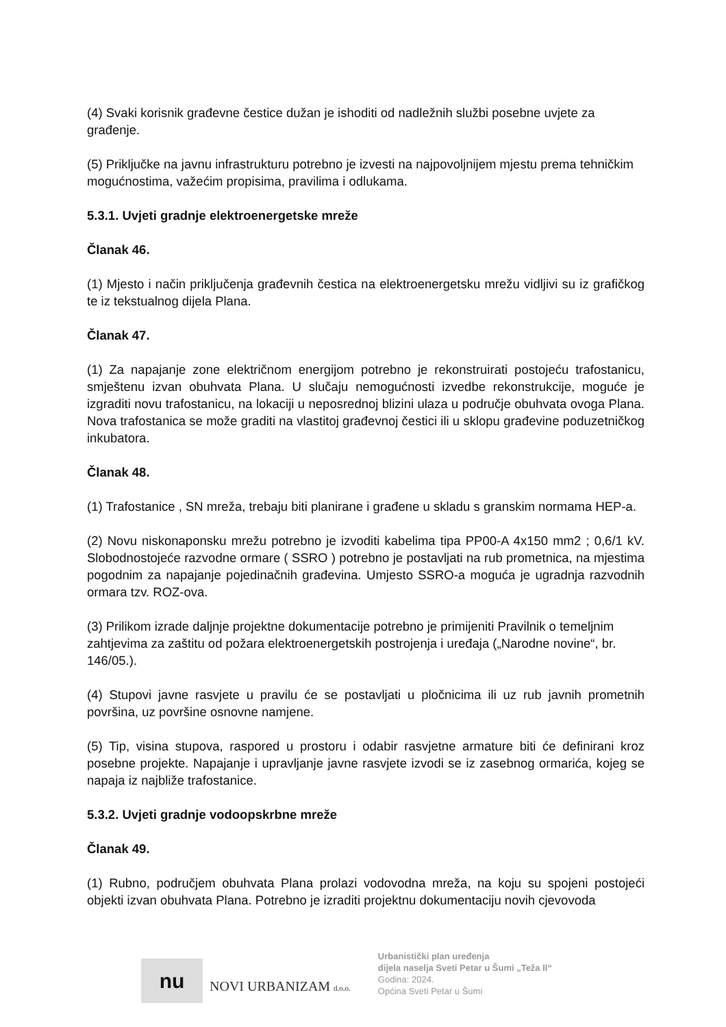(4) Svaki korisnik građevne čestice dužan je ishoditi od nadležnih službi posebne uvjete za građenje.
(5) Priključke na javnu infrastrukturu potrebno je izvesti na najpovoljnijem mjestu prema tehničkim mogućnostima, važećim propisima, pravilima i odlukama.
5.3.1. Uvjeti gradnje elektroenergetske mreže
Članak 46.
(1) Mjesto i način priključenja građevnih čestica na elektroenergetsku mrežu vidljivi su iz grafičkog te iz tekstualnog dijela Plana.
Članak 47.
(1) Za napajanje zone električnom energijom potrebno je rekonstruirati postojeću trafostanicu, smještenu izvan obuhvata Plana. U slučaju nemogućnosti izvedbe rekonstrukcije, moguće je izgraditi novu trafostanicu, na lokaciji u neposrednoj blizini ulaza u područje obuhvata ovoga Plana. Nova trafostanica se može graditi na vlastitoj građevnoj čestici ili u sklopu građevine poduzetničkog inkubatora.
Članak 48.
(1) Trafostanice , SN mreža, trebaju biti planirane i građene u skladu s granskim normama HEP-a.
(2) Novu niskonaponsku mrežu potrebno je izvoditi kabelima tipa PP00-A 4x150 mm2 ; 0,6/1 kV. Slobodnostojeće razvodne ormare ( SSRO ) potrebno je postavljati na rub prometnica, na mjestima pogodnim za napajanje pojedinačnih građevina. Umjesto SSRO-a moguća je ugradnja razvodnih ormara tzv. ROZ-ova.
(3) Prilikom izrade daljnje projektne dokumentacije potrebno je primijeniti Pravilnik o temeljnim zahtjevima za zaštitu od požara elektroenergetskih postrojenja i uređaja („Narodne novine“, br. 146/05.).
(4) Stupovi javne rasvjete u pravilu će se postavljati u pločnicima ili uz rub javnih prometnih površina, uz površine osnovne namjene.
(5) Tip, visina stupova, raspored u prostoru i odabir rasvjetne armature biti će definirani kroz posebne projekte. Napajanje i upravljanje javne rasvjete izvodi se iz zasebnog ormarića, kojeg se napaja iz najbliže trafostanice.
5.3.2. Uvjeti gradnje vodoopskrbne mreže
Članak 49.
(1) Rubno, područjem obuhvata Plana prolazi vodovodna mreža, na koju su spojeni postojeći objekti izvan obuhvata Plana. Potrebno je izraditi projektnu dokumentaciju novih cjevovoda
nu
NOVI URBANIZAM d.o.o.
Urbanistički plan uređenja
dijela naselja Sveti Petar u Šumi „Teža II“
Godina: 2024.
Općina Sveti Petar u Šumi